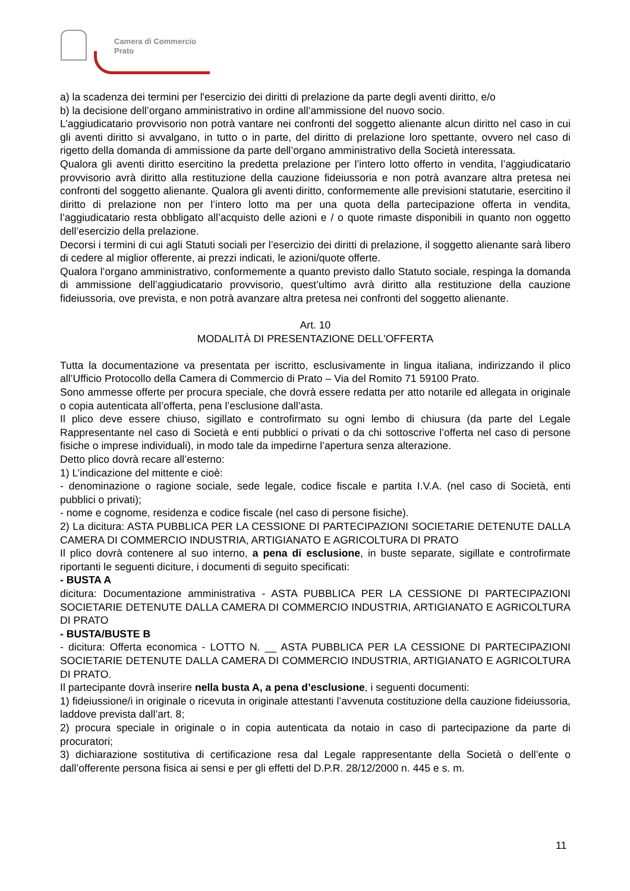Camera di Commercio
Prato
a) la scadenza dei termini per l'esercizio dei diritti di prelazione da parte degli aventi diritto, e/o
b) la decisione dell’organo amministrativo in ordine all’ammissione del nuovo socio.
L’aggiudicatario provvisorio non potrà vantare nei confronti del soggetto alienante alcun diritto nel caso in cui gli aventi diritto si avvalgano, in tutto o in parte, del diritto di prelazione loro spettante, ovvero nel caso di rigetto della domanda di ammissione da parte dell’organo amministrativo della Società interessata.
Qualora gli aventi diritto esercitino la predetta prelazione per l’intero lotto offerto in vendita, l’aggiudicatario provvisorio avrà diritto alla restituzione della cauzione fideiussoria e non potrà avanzare altra pretesa nei confronti del soggetto alienante. Qualora gli aventi diritto, conformemente alle previsioni statutarie, esercitino il diritto di prelazione non per l’intero lotto ma per una quota della partecipazione offerta in vendita, l’aggiudicatario resta obbligato all’acquisto delle azioni e / o quote rimaste disponibili in quanto non oggetto dell’esercizio della prelazione.
Decorsi i termini di cui agli Statuti sociali per l’esercizio dei diritti di prelazione, il soggetto alienante sarà libero di cedere al miglior offerente, ai prezzi indicati, le azioni/quote offerte.
Qualora l’organo amministrativo, conformemente a quanto previsto dallo Statuto sociale, respinga la domanda di ammissione dell’aggiudicatario provvisorio, quest’ultimo avrà diritto alla restituzione della cauzione fideiussoria, ove prevista, e non potrà avanzare altra pretesa nei confronti del soggetto alienante.
Art. 10
MODALITÀ DI PRESENTAZIONE DELL'OFFERTA
Tutta la documentazione va presentata per iscritto, esclusivamente in lingua italiana, indirizzando il plico all’Ufficio Protocollo della Camera di Commercio di Prato – Via del Romito 71 59100 Prato.
Sono ammesse offerte per procura speciale, che dovrà essere redatta per atto notarile ed allegata in originale o copia autenticata all’offerta, pena l’esclusione dall’asta.
Il plico deve essere chiuso, sigillato e controfirmato su ogni lembo di chiusura (da parte del Legale Rappresentante nel caso di Società e enti pubblici o privati o da chi sottoscrive l’offerta nel caso di persone fisiche o imprese individuali), in modo tale da impedirne l’apertura senza alterazione.
Detto plico dovrà recare all’esterno:
1) L’indicazione del mittente e cioè:
- denominazione o ragione sociale, sede legale, codice fiscale e partita I.V.A. (nel caso di Società, enti pubblici o privati);
- nome e cognome, residenza e codice fiscale (nel caso di persone fisiche).
2) La dicitura: ASTA PUBBLICA PER LA CESSIONE DI PARTECIPAZIONI SOCIETARIE DETENUTE DALLA CAMERA DI COMMERCIO INDUSTRIA, ARTIGIANATO E AGRICOLTURA DI PRATO
Il plico dovrà contenere al suo interno, a pena di esclusione, in buste separate, sigillate e controfirmate riportanti le seguenti diciture, i documenti di seguito specificati:
- BUSTA A
dicitura: Documentazione amministrativa - ASTA PUBBLICA PER LA CESSIONE DI PARTECIPAZIONI SOCIETARIE DETENUTE DALLA CAMERA DI COMMERCIO INDUSTRIA, ARTIGIANATO E AGRICOLTURA DI PRATO
- BUSTA/BUSTE B
- dicitura: Offerta economica - LOTTO N. __ ASTA PUBBLICA PER LA CESSIONE DI PARTECIPAZIONI SOCIETARIE DETENUTE DALLA CAMERA DI COMMERCIO INDUSTRIA, ARTIGIANATO E AGRICOLTURA DI PRATO.
Il partecipante dovrà inserire nella busta A, a pena d’esclusione, i seguenti documenti:
1) fideiussione/i in originale o ricevuta in originale attestanti l’avvenuta costituzione della cauzione fideiussoria, laddove prevista dall’art. 8;
2) procura speciale in originale o in copia autenticata da notaio in caso di partecipazione da parte di procuratori;
3) dichiarazione sostitutiva di certificazione resa dal Legale rappresentante della Società o dell’ente o dall’offerente persona fisica ai sensi e per gli effetti del D.P.R. 28/12/2000 n. 445 e s. m.
11